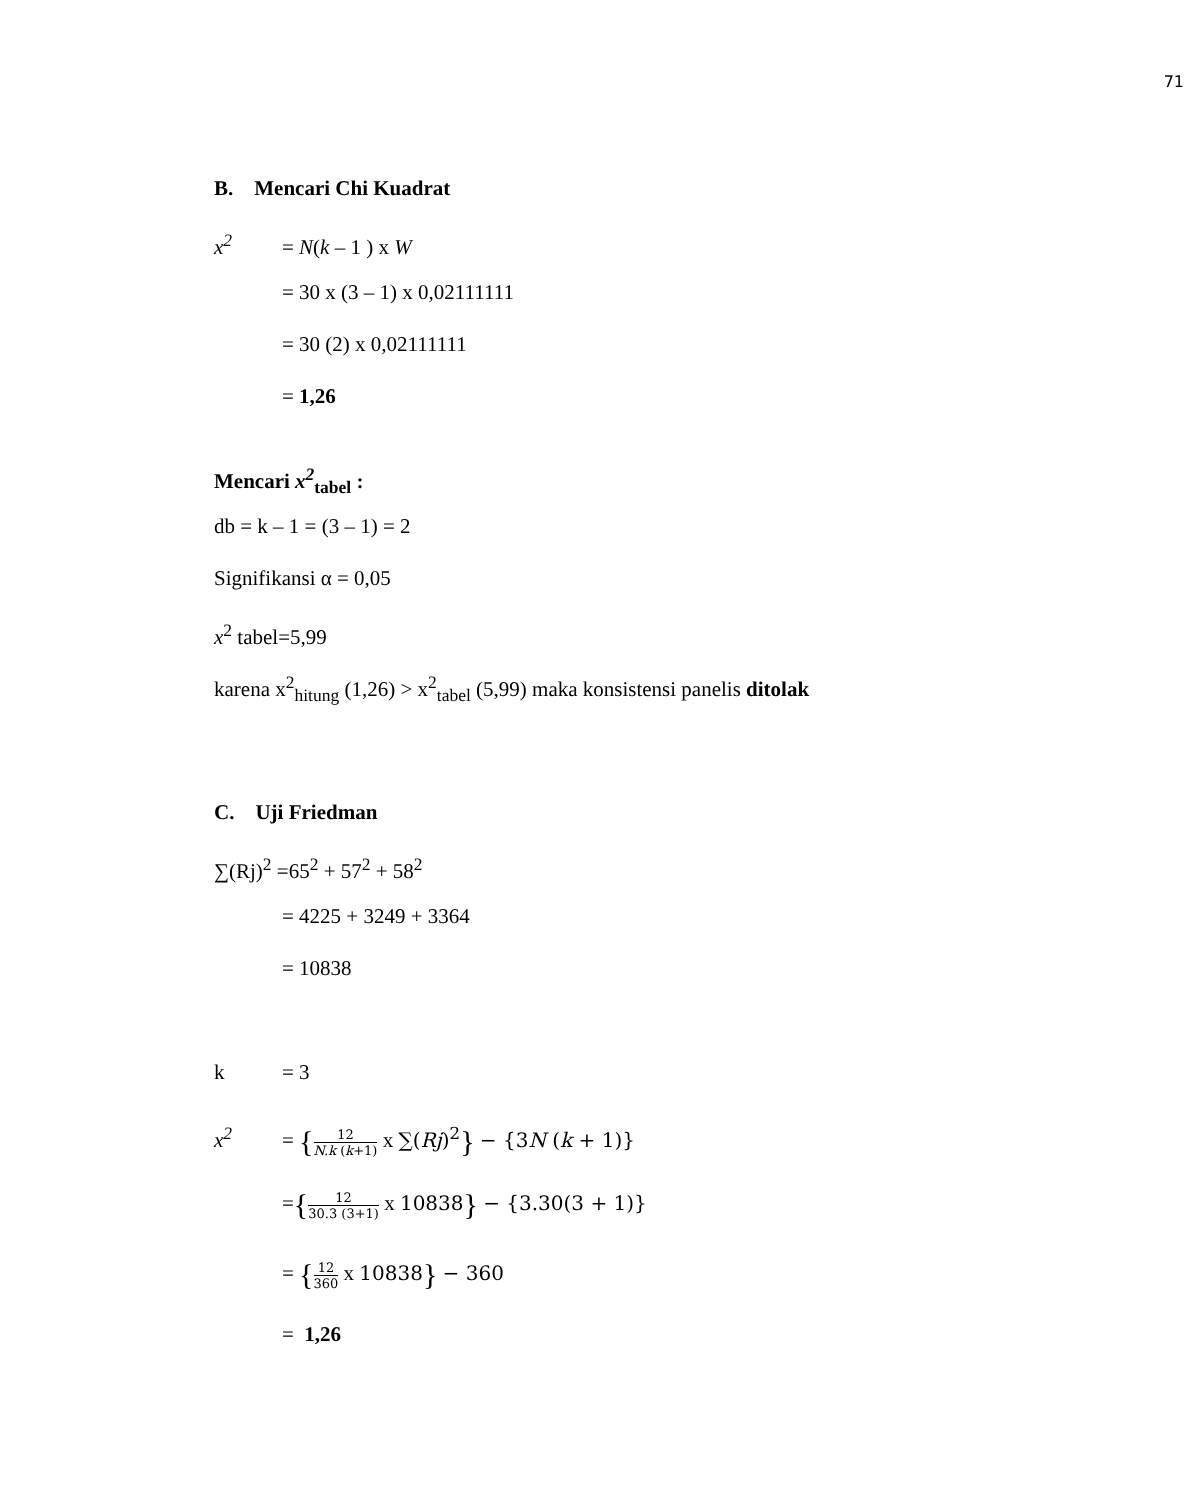71
B. Mencari Chi Kuadrat
x<sup>2</sup> = N(k – 1 ) x W
= 30 x (3 – 1) x 0,02111111
= 30 (2) x 0,02111111
= 1,26
Mencari x<sup>2</sup><sub>tabel</sub> :
db = k – 1 = (3 – 1) = 2
Signifikansi α = 0,05
x<sup>2</sup> tabel=5,99
karena x<sup>2</sup><sub>hitung</sub> (1,26) > x<sup>2</sup><sub>tabel</sub> (5,99) maka konsistensi panelis ditolak
C. Uji Friedman
∑(Rj)<sup>2</sup> =65<sup>2</sup> + 57<sup>2</sup> + 58<sup>2</sup>
= 4225 + 3249 + 3364
= 10838
k = 3
x<sup>2</sup> = {12 N.k (k+1) x ∑(Rj)<sup>2</sup>} − {3N (k + 1)}
={12 30.3 (3+1) x 10838} − {3.30(3 + 1)}
= {12 360 x 10838} − 360
= 1,26